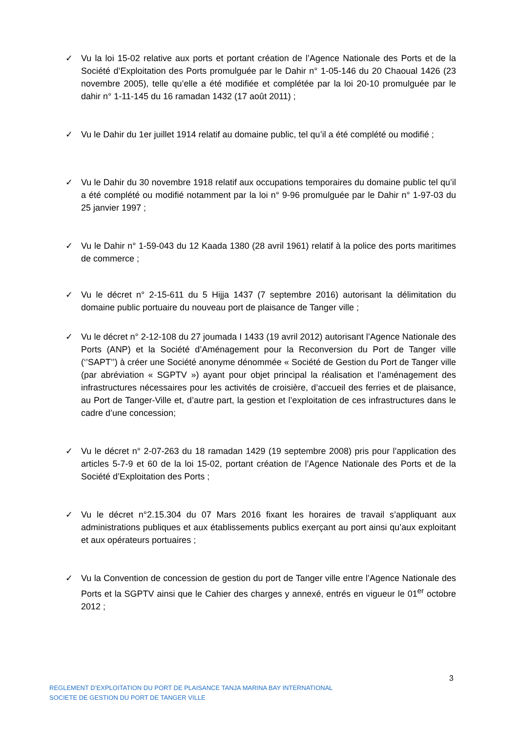✓ Vu la loi 15-02 relative aux ports et portant création de l’Agence Nationale des Ports et de la Société d’Exploitation des Ports promulguée par le Dahir n° 1-05-146 du 20 Chaoual 1426 (23 novembre 2005), telle qu’elle a été modifiée et complétée par la loi 20-10 promulguée par le dahir n° 1-11-145 du 16 ramadan 1432 (17 août 2011) ;
✓ Vu le Dahir du 1er juillet 1914 relatif au domaine public, tel qu’il a été complété ou modifié ;
✓ Vu le Dahir du 30 novembre 1918 relatif aux occupations temporaires du domaine public tel qu’il a été complété ou modifié notamment par la loi n° 9-96 promulguée par le Dahir n° 1-97-03 du 25 janvier 1997 ;
✓ Vu le Dahir n° 1-59-043 du 12 Kaada 1380 (28 avril 1961) relatif à la police des ports maritimes de commerce ;
✓ Vu le décret n° 2-15-611 du 5 Hijja 1437 (7 septembre 2016) autorisant la délimitation du domaine public portuaire du nouveau port de plaisance de Tanger ville ;
✓ Vu le décret n° 2-12-108 du 27 joumada I 1433 (19 avril 2012) autorisant l’Agence Nationale des Ports (ANP) et la Société d’Aménagement pour la Reconversion du Port de Tanger ville (‘’SAPT’’) à créer une Société anonyme dénommée « Société de Gestion du Port de Tanger ville (par abréviation « SGPTV ») ayant pour objet principal la réalisation et l’aménagement des infrastructures nécessaires pour les activités de croisière, d’accueil des ferries et de plaisance, au Port de Tanger-Ville et, d’autre part, la gestion et l’exploitation de ces infrastructures dans le cadre d’une concession;
✓ Vu le décret n° 2-07-263 du 18 ramadan 1429 (19 septembre 2008) pris pour l’application des articles 5-7-9 et 60 de la loi 15-02, portant création de l’Agence Nationale des Ports et de la Société d’Exploitation des Ports ;
✓ Vu le décret n°2.15.304 du 07 Mars 2016 fixant les horaires de travail s’appliquant aux administrations publiques et aux établissements publics exerçant au port ainsi qu’aux exploitant et aux opérateurs portuaires ;
✓ Vu la Convention de concession de gestion du port de Tanger ville entre l’Agence Nationale des Ports et la SGPTV ainsi que le Cahier des charges y annexé, entrés en vigueur le 01<sup>er</sup> octobre 2012 ;
3
REGLEMENT D’EXPLOITATION DU PORT DE PLAISANCE TANJA MARINA BAY INTERNATIONAL
SOCIETE DE GESTION DU PORT DE TANGER VILLE